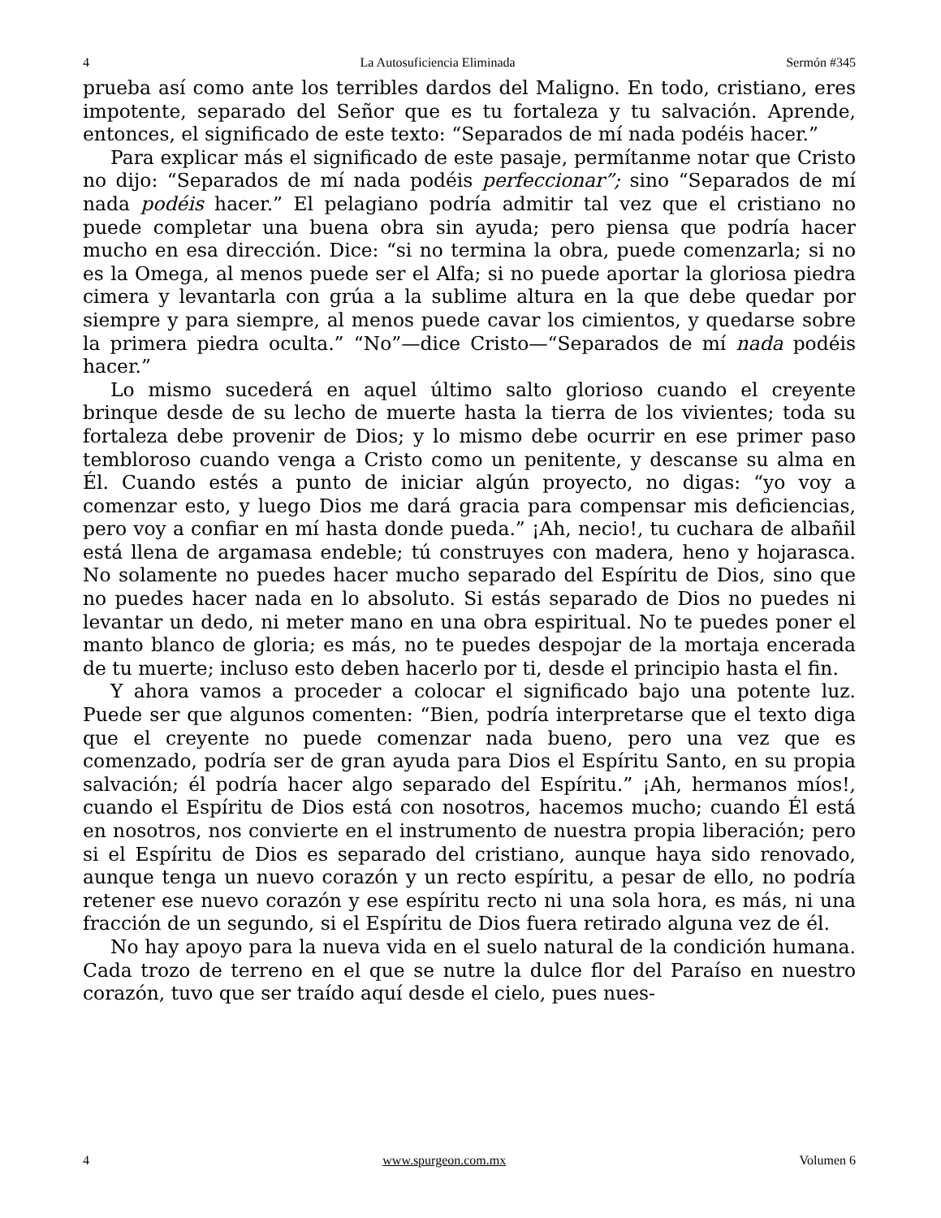4 La Autosuficiencia Eliminada Sermón #345
prueba así como ante los terribles dardos del Maligno. En todo, cristiano, eres impotente, separado del Señor que es tu fortaleza y tu salvación. Aprende, entonces, el significado de este texto: “Separados de mí nada podéis hacer.”
Para explicar más el significado de este pasaje, permítanme notar que Cristo no dijo: “Separados de mí nada podéis perfeccionar”; sino “Separados de mí nada podéis hacer.” El pelagiano podría admitir tal vez que el cristiano no puede completar una buena obra sin ayuda; pero piensa que podría hacer mucho en esa dirección. Dice: “si no termina la obra, puede comenzarla; si no es la Omega, al menos puede ser el Alfa; si no puede aportar la gloriosa piedra cimera y levantarla con grúa a la sublime altura en la que debe quedar por siempre y para siempre, al menos puede cavar los cimientos, y quedarse sobre la primera piedra oculta.” “No”—dice Cristo—“Separados de mí nada podéis hacer.”
Lo mismo sucederá en aquel último salto glorioso cuando el creyente brinque desde de su lecho de muerte hasta la tierra de los vivientes; toda su fortaleza debe provenir de Dios; y lo mismo debe ocurrir en ese primer paso tembloroso cuando venga a Cristo como un penitente, y descanse su alma en Él. Cuando estés a punto de iniciar algún proyecto, no digas: “yo voy a comenzar esto, y luego Dios me dará gracia para compensar mis deficiencias, pero voy a confiar en mí hasta donde pueda.” ¡Ah, necio!, tu cuchara de albañil está llena de argamasa endeble; tú construyes con madera, heno y hojarasca. No solamente no puedes hacer mucho separado del Espíritu de Dios, sino que no puedes hacer nada en lo absoluto. Si estás separado de Dios no puedes ni levantar un dedo, ni meter mano en una obra espiritual. No te puedes poner el manto blanco de gloria; es más, no te puedes despojar de la mortaja encerada de tu muerte; incluso esto deben hacerlo por ti, desde el principio hasta el fin.
Y ahora vamos a proceder a colocar el significado bajo una potente luz. Puede ser que algunos comenten: “Bien, podría interpretarse que el texto diga que el creyente no puede comenzar nada bueno, pero una vez que es comenzado, podría ser de gran ayuda para Dios el Espíritu Santo, en su propia salvación; él podría hacer algo separado del Espíritu.” ¡Ah, hermanos míos!, cuando el Espíritu de Dios está con nosotros, hacemos mucho; cuando Él está en nosotros, nos convierte en el instrumento de nuestra propia liberación; pero si el Espíritu de Dios es separado del cristiano, aunque haya sido renovado, aunque tenga un nuevo corazón y un recto espíritu, a pesar de ello, no podría retener ese nuevo corazón y ese espíritu recto ni una sola hora, es más, ni una fracción de un segundo, si el Espíritu de Dios fuera retirado alguna vez de él.
No hay apoyo para la nueva vida en el suelo natural de la condición humana. Cada trozo de terreno en el que se nutre la dulce flor del Paraíso en nuestro corazón, tuvo que ser traído aquí desde el cielo, pues nues-
4 www.spurgeon.com.mx Volumen 6